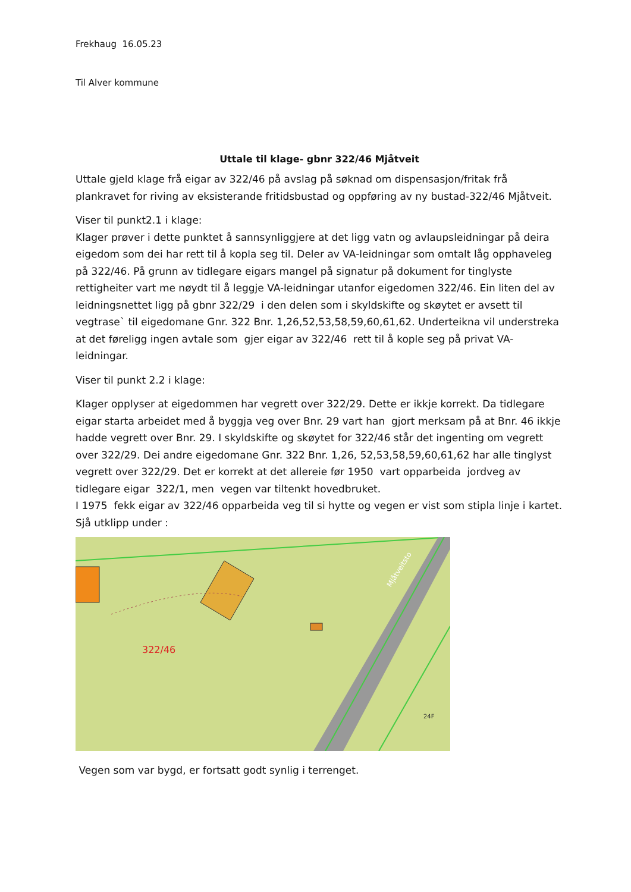Frekhaug 16.05.23
Til Alver kommune
Uttale til klage- gbnr 322/46 Mjåtveit
Uttale gjeld klage frå eigar av 322/46 på avslag på søknad om dispensasjon/fritak frå plankravet for riving av eksisterande fritidsbustad og oppføring av ny bustad-322/46 Mjåtveit.
Viser til punkt2.1 i klage:
Klager prøver i dette punktet å sannsynliggjere at det ligg vatn og avlaupsleidningar på deira eigedom som dei har rett til å kopla seg til. Deler av VA-leidningar som omtalt låg opphaveleg på 322/46. På grunn av tidlegare eigars mangel på signatur på dokument for tinglyste rettigheiter vart me nøydt til å leggje VA-leidningar utanfor eigedomen 322/46. Ein liten del av leidningsnettet ligg på gbnr 322/29 i den delen som i skyldskifte og skøytet er avsett til vegtrase` til eigedomane Gnr. 322 Bnr. 1,26,52,53,58,59,60,61,62. Underteikna vil understreka at det føreligg ingen avtale som gjer eigar av 322/46 rett til å kople seg på privat VA-leidningar.
Viser til punkt 2.2 i klage:
Klager opplyser at eigedommen har vegrett over 322/29. Dette er ikkje korrekt. Da tidlegare eigar starta arbeidet med å byggja veg over Bnr. 29 vart han gjort merksam på at Bnr. 46 ikkje hadde vegrett over Bnr. 29. I skyldskifte og skøytet for 322/46 står det ingenting om vegrett over 322/29. Dei andre eigedomane Gnr. 322 Bnr. 1,26, 52,53,58,59,60,61,62 har alle tinglyst vegrett over 322/29. Det er korrekt at det allereie før 1950 vart opparbeida jordveg av tidlegare eigar 322/1, men vegen var tiltenkt hovedbruket.
I 1975 fekk eigar av 322/46 opparbeida veg til si hytte og vegen er vist som stipla linje i kartet. Sjå utklipp under :
322/46
Mjåtveitsto
24F
Vegen som var bygd, er fortsatt godt synlig i terrenget.